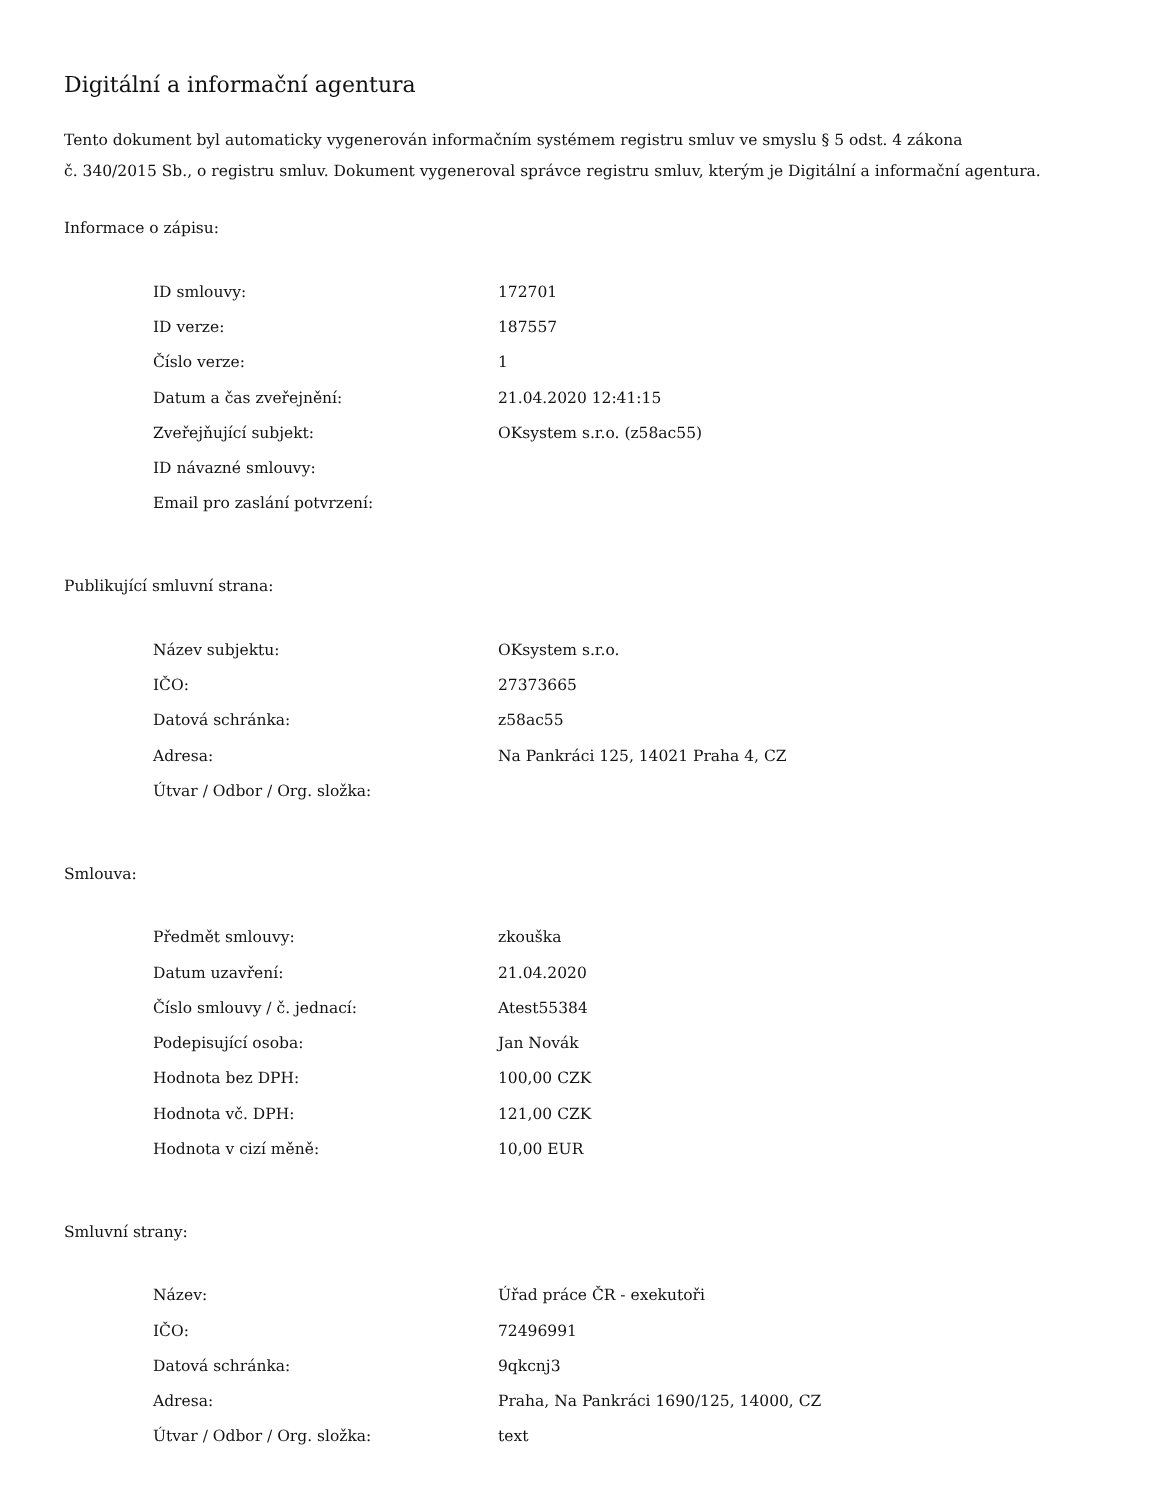Digitální a informační agentura
Tento dokument byl automaticky vygenerován informačním systémem registru smluv ve smyslu § 5 odst. 4 zákona
č. 340/2015 Sb., o registru smluv. Dokument vygeneroval správce registru smluv, kterým je Digitální a informační agentura.
Informace o zápisu:
| ID smlouvy: | 172701 |
| ID verze: | 187557 |
| Číslo verze: | 1 |
| Datum a čas zveřejnění: | 21.04.2020 12:41:15 |
| Zveřejňující subjekt: | OKsystem s.r.o. (z58ac55) |
| ID návazné smlouvy: | |
| Email pro zaslání potvrzení: | |
Publikující smluvní strana:
| Název subjektu: | OKsystem s.r.o. |
| IČO: | 27373665 |
| Datová schránka: | z58ac55 |
| Adresa: | Na Pankráci 125, 14021 Praha 4, CZ |
| Útvar / Odbor / Org. složka: | |
Smlouva:
| Předmět smlouvy: | zkouška |
| Datum uzavření: | 21.04.2020 |
| Číslo smlouvy / č. jednací: | Atest55384 |
| Podepisující osoba: | Jan Novák |
| Hodnota bez DPH: | 100,00 CZK |
| Hodnota vč. DPH: | 121,00 CZK |
| Hodnota v cizí měně: | 10,00 EUR |
Smluvní strany:
| Název: | Úřad práce ČR - exekutoři |
| IČO: | 72496991 |
| Datová schránka: | 9qkcnj3 |
| Adresa: | Praha, Na Pankráci 1690/125, 14000, CZ |
| Útvar / Odbor / Org. složka: | text |